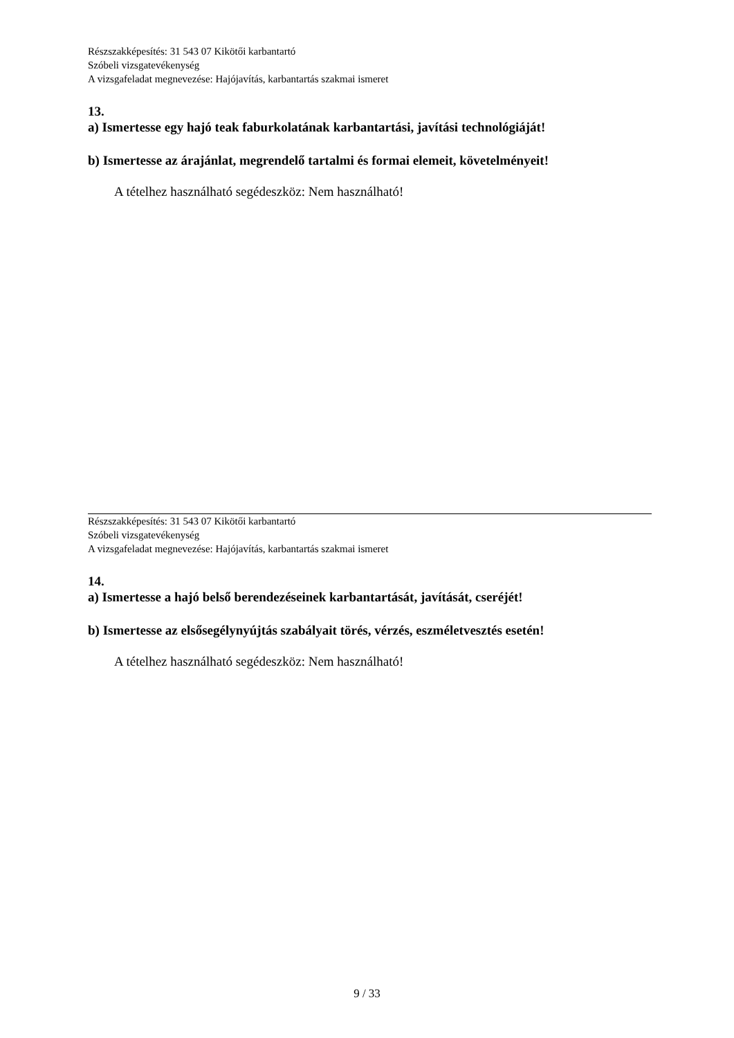Részszakképesítés: 31 543 07 Kikötői karbantartó
Szóbeli vizsgatevékenység
A vizsgafeladat megnevezése: Hajójavítás, karbantartás szakmai ismeret
13.
a) Ismertesse egy hajó teak faburkolatának karbantartási, javítási technológiáját!
b) Ismertesse az árajánlat, megrendelő tartalmi és formai elemeit, követelményeit!
A tételhez használható segédeszköz: Nem használható!
Részszakképesítés: 31 543 07 Kikötői karbantartó
Szóbeli vizsgatevékenység
A vizsgafeladat megnevezése: Hajójavítás, karbantartás szakmai ismeret
14.
a) Ismertesse a hajó belső berendezéseinek karbantartását, javítását, cseréjét!
b) Ismertesse az elsősegélynyújtás szabályait törés, vérzés, eszméletvesztés esetén!
A tételhez használható segédeszköz: Nem használható!
9 / 33